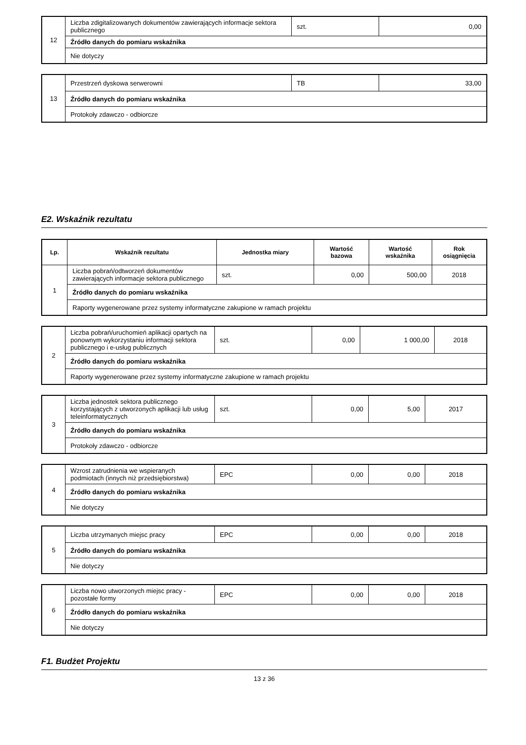| 12 | Liczba zdigitalizowanych dokumentów zawierających informacje sektora publicznego | szt. | 0,00 |
| | Źródło danych do pomiaru wskaźnika | | |
| | Nie dotyczy | | |
| 13 | Przestrzeń dyskowa serwerowni | TB | 33,00 |
| | Źródło danych do pomiaru wskaźnika | | |
| | Protokoły zdawczo - odbiorcze | | |
E2. Wskaźnik rezultatu
| Lp. | Wskaźnik rezultatu | Jednostka miary | Wartość bazowa | Wartość wskaźnika | Rok osiągnięcia |
| --- | --- | --- | --- | --- | --- |
| 1 | Liczba pobrań/odtworzeń dokumentów zawierających informacje sektora publicznego | szt. | 0,00 | 500,00 | 2018 |
| | Źródło danych do pomiaru wskaźnika | | | | |
| | Raporty wygenerowane przez systemy informatyczne zakupione w ramach projektu | | | | |
| 2 | Liczba pobrań/uruchomień aplikacji opartych na ponownym wykorzystaniu informacji sektora publicznego i e-usług publicznych | szt. | 0,00 | 1 000,00 | 2018 |
| | Źródło danych do pomiaru wskaźnika | | | | |
| | Raporty wygenerowane przez systemy informatyczne zakupione w ramach projektu | | | | |
| 3 | Liczba jednostek sektora publicznego korzystających z utworzonych aplikacji lub usług teleinformatycznych | szt. | 0,00 | 5,00 | 2017 |
| | Źródło danych do pomiaru wskaźnika | | | | |
| | Protokoły zdawczo - odbiorcze | | | | |
| 4 | Wzrost zatrudnienia we wspieranych podmiotach (innych niż przedsiębiorstwa) | EPC | 0,00 | 0,00 | 2018 |
| | Źródło danych do pomiaru wskaźnika | | | | |
| | Nie dotyczy | | | | |
| 5 | Liczba utrzymanych miejsc pracy | EPC | 0,00 | 0,00 | 2018 |
| | Źródło danych do pomiaru wskaźnika | | | | |
| | Nie dotyczy | | | | |
| 6 | Liczba nowo utworzonych miejsc pracy - pozostałe formy | EPC | 0,00 | 0,00 | 2018 |
| | Źródło danych do pomiaru wskaźnika | | | | |
| | Nie dotyczy | | | | |
F1. Budżet Projektu
13 z 36